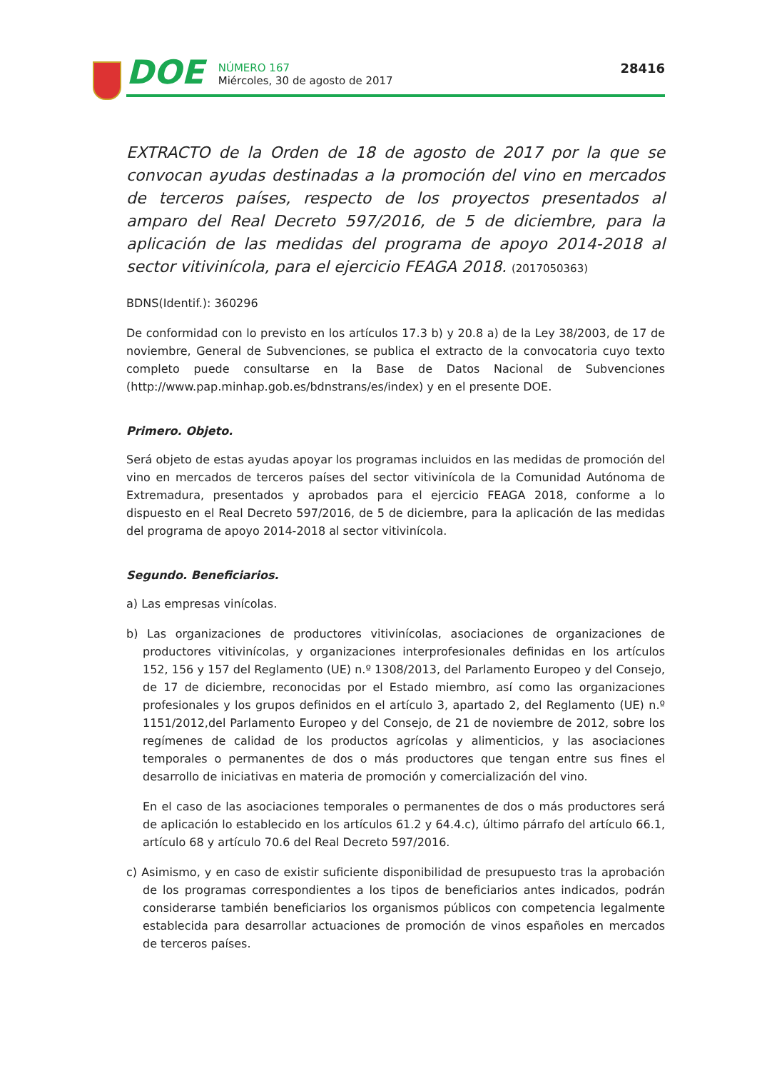DOE
NÚMERO 167
Miércoles, 30 de agosto de 2017
28416
EXTRACTO de la Orden de 18 de agosto de 2017 por la que se convocan ayudas destinadas a la promoción del vino en mercados de terceros países, respecto de los proyectos presentados al amparo del Real Decreto 597/2016, de 5 de diciembre, para la aplicación de las medidas del programa de apoyo 2014-2018 al sector vitivinícola, para el ejercicio FEAGA 2018. (2017050363)
BDNS(Identif.): 360296
De conformidad con lo previsto en los artículos 17.3 b) y 20.8 a) de la Ley 38/2003, de 17 de noviembre, General de Subvenciones, se publica el extracto de la convocatoria cuyo texto completo puede consultarse en la Base de Datos Nacional de Subvenciones (http://www.pap.minhap.gob.es/bdnstrans/es/index) y en el presente DOE.
Primero. Objeto.
Será objeto de estas ayudas apoyar los programas incluidos en las medidas de promoción del vino en mercados de terceros países del sector vitivinícola de la Comunidad Autónoma de Extremadura, presentados y aprobados para el ejercicio FEAGA 2018, conforme a lo dispuesto en el Real Decreto 597/2016, de 5 de diciembre, para la aplicación de las medidas del programa de apoyo 2014-2018 al sector vitivinícola.
Segundo. Beneficiarios.
a) Las empresas vinícolas.
b) Las organizaciones de productores vitivinícolas, asociaciones de organizaciones de productores vitivinícolas, y organizaciones interprofesionales definidas en los artículos 152, 156 y 157 del Reglamento (UE) n.º 1308/2013, del Parlamento Europeo y del Consejo, de 17 de diciembre, reconocidas por el Estado miembro, así como las organizaciones profesionales y los grupos definidos en el artículo 3, apartado 2, del Reglamento (UE) n.º 1151/2012,del Parlamento Europeo y del Consejo, de 21 de noviembre de 2012, sobre los regímenes de calidad de los productos agrícolas y alimenticios, y las asociaciones temporales o permanentes de dos o más productores que tengan entre sus fines el desarrollo de iniciativas en materia de promoción y comercialización del vino.
En el caso de las asociaciones temporales o permanentes de dos o más productores será de aplicación lo establecido en los artículos 61.2 y 64.4.c), último párrafo del artículo 66.1, artículo 68 y artículo 70.6 del Real Decreto 597/2016.
c) Asimismo, y en caso de existir suficiente disponibilidad de presupuesto tras la aprobación de los programas correspondientes a los tipos de beneficiarios antes indicados, podrán considerarse también beneficiarios los organismos públicos con competencia legalmente establecida para desarrollar actuaciones de promoción de vinos españoles en mercados de terceros países.